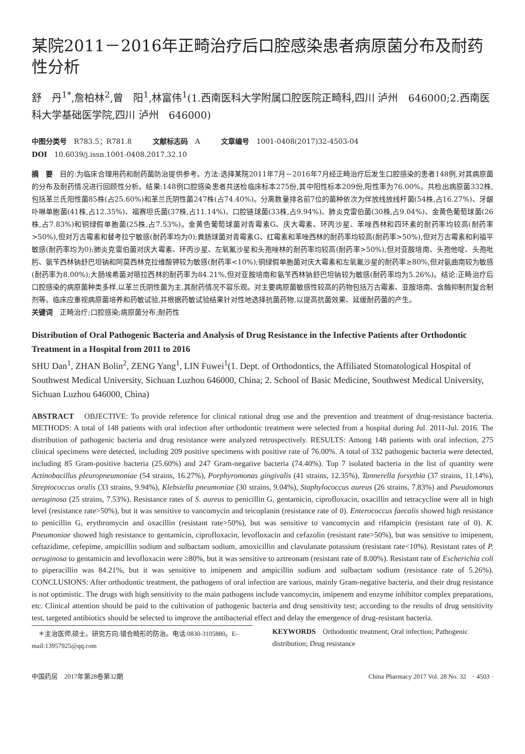某院2011－2016年正畸治疗后口腔感染患者病原菌分布及耐药性分析
舒　丹<sup>1*</sup>,詹柏林<sup>2</sup>,曾　阳<sup>1</sup>,林富伟<sup>1</sup>(1.西南医科大学附属口腔医院正畸科,四川 泸州　646000;2.西南医科大学基础医学院,四川 泸州　646000)
中图分类号　R783.5；R781.8　　　文献标志码　A　　　文章编号　1001-0408(2017)32-4503-04
DOI　10.6039/j.issn.1001-0408.2017.32.10
摘　要　目的:为临床合理用药和耐药菌防治提供参考。方法:选择某院2011年7月－2016年7月经正畸治疗后发生口腔感染的患者148例,对其病原菌的分布及耐药情况进行回顾性分析。结果:148例口腔感染患者共送检临床标本275份,其中阳性标本209份,阳性率为76.00%。共检出病原菌332株,包括革兰氏阳性菌85株(占25.60%)和革兰氏阴性菌247株(占74.40%)。分离数量排名前7位的菌种依次为伴放线放线杆菌(54株,占16.27%)、牙龈卟啉单胞菌(41株,占12.35%)、福赛坦氏菌(37株,占11.14%)、口腔链球菌(33株,占9.94%)、肺炎克雷伯菌(30株,占9.04%)、金黄色葡萄球菌(26株,占7.83%)和铜绿假单胞菌(25株,占7.53%)。金黄色葡萄球菌对青霉素G、庆大霉素、环丙沙星、苯唑西林和四环素的耐药率均较高(耐药率>50%),但对万古霉素和替考拉宁敏感(耐药率均为0);粪肠球菌对青霉素G、红霉素和苯唑西林的耐药率均较高(耐药率>50%),但对万古霉素和利福平敏感(耐药率均为0);肺炎克雷伯菌对庆大霉素、环丙沙星、左氧氟沙星和头孢唑林的耐药率均较高(耐药率>50%),但对亚胺培南、头孢他啶、头孢吡肟、氨苄西林钠舒巴坦钠和阿莫西林克拉维酸钾较为敏感(耐药率<10%);铜绿假单胞菌对庆大霉素和左氧氟沙星的耐药率≥80%,但对氨曲南较为敏感(耐药率为8.00%);大肠埃希菌对哌拉西林的耐药率为84.21%,但对亚胺培南和氨苄西林钠舒巴坦钠较为敏感(耐药率均为5.26%)。结论:正畸治疗后口腔感染的病原菌种类多样,以革兰氏阴性菌为主,其耐药情况不容乐观。对主要病原菌敏感性较高的药物包括万古霉素、亚胺培南、含酶抑制剂复合制剂等。临床应重视病原菌培养和药敏试验,并根据药敏试验结果针对性地选择抗菌药物,以提高抗菌效果、延缓耐药菌的产生。
关键词　正畸治疗;口腔感染;病原菌分布;耐药性
Distribution of Oral Pathogenic Bacteria and Analysis of Drug Resistance in the Infective Patients after Orthodontic Treatment in a Hospital from 2011 to 2016
SHU Dan<sup>1</sup>, ZHAN Bolin<sup>2</sup>, ZENG Yang<sup>1</sup>, LIN Fuwei<sup>1</sup>(1. Dept. of Orthodontics, the Affiliated Stomatological Hospital of Southwest Medical University, Sichuan Luzhou 646000, China; 2. School of Basic Medicine, Southwest Medical University, Sichuan Luzhou 646000, China)
ABSTRACT　OBJECTIVE: To provide reference for clinical rational drug use and the prevention and treatment of drug-resistance bacteria. METHODS: A total of 148 patients with oral infection after orthodontic treatment were selected from a hospital during Jul. 2011-Jul. 2016. The distribution of pathogenic bacteria and drug resistance were analyzed retrospectively. RESULTS: Among 148 patients with oral infection, 275 clinical specimens were detected, including 209 positive specimens with positive rate of 76.00%. A total of 332 pathogenic bacteria were detected, including 85 Gram-positive bacteria (25.60%) and 247 Gram-negative bacteria (74.40%). Top 7 isolated bacteria in the list of quantity were Actinobacillus pleuropneumoniae (54 strains, 16.27%), Porphyromonas gingivalis (41 strains, 12.35%), Tannerella forsythia (37 strains, 11.14%), Streptococcus oralis (33 strains, 9.94%), Klebsiella pneumoniae (30 strains, 9.04%), Staphylococcus aureus (26 strains, 7.83%) and Pseudomonas aeruginosa (25 strains, 7.53%). Resistance rates of S. aureus to penicillin G, gentamicin, ciprofloxacin, oxacillin and tetracycline were all in high level (resistance rate>50%), but it was sensitive to vancomycin and teicoplanin (resistance rate of 0). Enterococcus faecalis showed high resistance to penicillin G, erythromycin and oxacillin (resistant rate>50%), but was sensitive to vancomycin and rifampicin (resistant rate of 0). K. Pneumoniae showed high resistance to gentamicin, ciprofloxacin, levofloxacin and cefazolin (resistant rate>50%), but was sensitive to imipenem, ceftazidime, cefepime, ampicillin sodium and sulbactam sodium, amoxicillin and clavulanate potassium (resistant rate<10%). Resistant rates of P. aeruginosa to gentamicin and levofloxacin were ≥80%, but it was sensitive to aztreonam (resistant rate of 8.00%). Resistant rate of Escherichia coli to piperacillin was 84.21%, but it was sensitive to imipenem and ampicillin sodium and sulbactam sodium (resistance rate of 5.26%). CONCLUSIONS: After orthodontic treatment, the pathogens of oral infection are various, mainly Gram-negative bacteria, and their drug resistance is not optimistic. The drugs with high sensitivity to the main pathogens include vancomycin, imipenem and enzyme inhibitor complex preparations, etc. Clinical attention should be paid to the cultivation of pathogenic bacteria and drug sensitivity test; according to the results of drug sensitivity test, targeted antibiotics should be selected to improve the antibacterial effect and delay the emergence of drug-resistant bacteria.
　＊主治医师,硕士。研究方向:错合畸形的防治。电话:0830-3105880。E-mail:13957925@qq.com
KEYWORDS　Orthodontic treatment; Oral infection; Pathogenic distribution; Drug resistance
中国药房　2017年第28卷第32期 China Pharmacy 2017 Vol. 28 No. 32　· 4503 ·